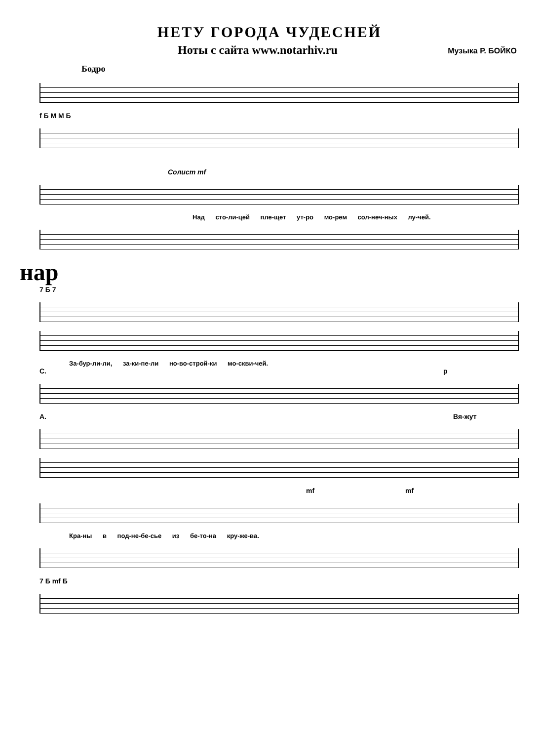НЕТУ ГОРОДА ЧУДЕСНЕЙ
Ноты с сайта www.notarhiv.ru Музыка Р. БОЙКО
Бодро
f Б М М Б
Солист mf
Над сто-ли-цей пле-щет ут-ро мо-рем сол-неч-ных лу-чей.
нар
7 Б 7
За-бур-ли-ли, за-ки-пе-ли но-во-строй-ки мо-скви-чей.
С. p
А. Вя-жут
mf mf
Кра-ны в под-не-бе-сье из бе-то-на кру-же-ва.
7 Б mf Б